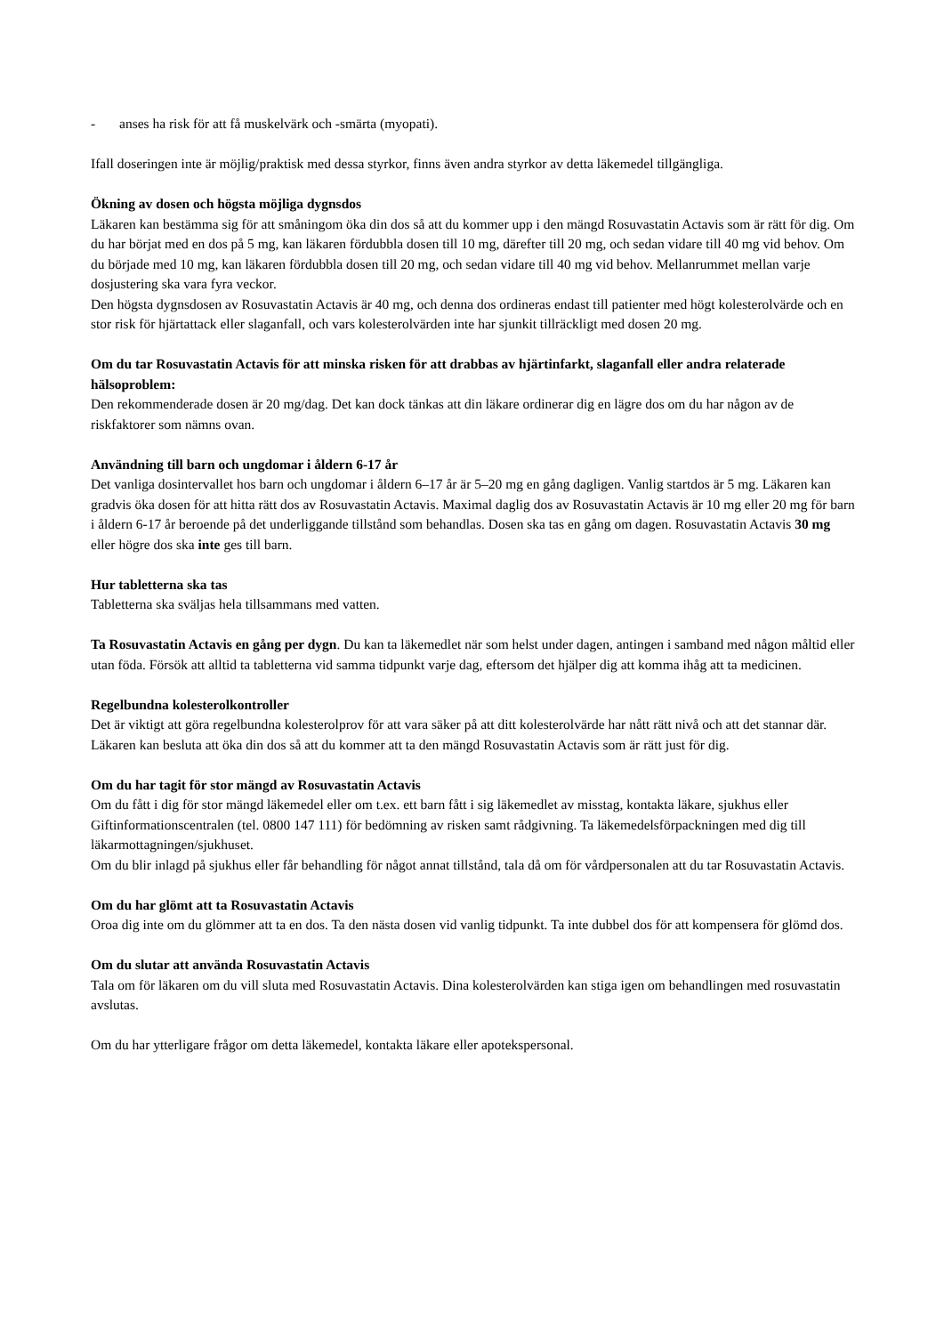- anses ha risk för att få muskelvärk och -smärta (myopati).
Ifall doseringen inte är möjlig/praktisk med dessa styrkor, finns även andra styrkor av detta läkemedel tillgängliga.
Ökning av dosen och högsta möjliga dygnsdos
Läkaren kan bestämma sig för att småningom öka din dos så att du kommer upp i den mängd Rosuvastatin Actavis som är rätt för dig. Om du har börjat med en dos på 5 mg, kan läkaren fördubbla dosen till 10 mg, därefter till 20 mg, och sedan vidare till 40 mg vid behov. Om du började med 10 mg, kan läkaren fördubbla dosen till 20 mg, och sedan vidare till 40 mg vid behov. Mellanrummet mellan varje dosjustering ska vara fyra veckor.
Den högsta dygnsdosen av Rosuvastatin Actavis är 40 mg, och denna dos ordineras endast till patienter med högt kolesterolvärde och en stor risk för hjärtattack eller slaganfall, och vars kolesterolvärden inte har sjunkit tillräckligt med dosen 20 mg.
Om du tar Rosuvastatin Actavis för att minska risken för att drabbas av hjärtinfarkt, slaganfall eller andra relaterade hälsoproblem:
Den rekommenderade dosen är 20 mg/dag. Det kan dock tänkas att din läkare ordinerar dig en lägre dos om du har någon av de riskfaktorer som nämns ovan.
Användning till barn och ungdomar i åldern 6-17 år
Det vanliga dosintervallet hos barn och ungdomar i åldern 6–17 år är 5–20 mg en gång dagligen. Vanlig startdos är 5 mg. Läkaren kan gradvis öka dosen för att hitta rätt dos av Rosuvastatin Actavis. Maximal daglig dos av Rosuvastatin Actavis är 10 mg eller 20 mg för barn i åldern 6-17 år beroende på det underliggande tillstånd som behandlas. Dosen ska tas en gång om dagen. Rosuvastatin Actavis 30 mg eller högre dos ska inte ges till barn.
Hur tabletterna ska tas
Tabletterna ska sväljas hela tillsammans med vatten.
Ta Rosuvastatin Actavis en gång per dygn. Du kan ta läkemedlet när som helst under dagen, antingen i samband med någon måltid eller utan föda. Försök att alltid ta tabletterna vid samma tidpunkt varje dag, eftersom det hjälper dig att komma ihåg att ta medicinen.
Regelbundna kolesterolkontroller
Det är viktigt att göra regelbundna kolesterolprov för att vara säker på att ditt kolesterolvärde har nått rätt nivå och att det stannar där. Läkaren kan besluta att öka din dos så att du kommer att ta den mängd Rosuvastatin Actavis som är rätt just för dig.
Om du har tagit för stor mängd av Rosuvastatin Actavis
Om du fått i dig för stor mängd läkemedel eller om t.ex. ett barn fått i sig läkemedlet av misstag, kontakta läkare, sjukhus eller Giftinformationscentralen (tel. 0800 147 111) för bedömning av risken samt rådgivning. Ta läkemedelsförpackningen med dig till läkarmottagningen/sjukhuset.
Om du blir inlagd på sjukhus eller får behandling för något annat tillstånd, tala då om för vårdpersonalen att du tar Rosuvastatin Actavis.
Om du har glömt att ta Rosuvastatin Actavis
Oroa dig inte om du glömmer att ta en dos. Ta den nästa dosen vid vanlig tidpunkt. Ta inte dubbel dos för att kompensera för glömd dos.
Om du slutar att använda Rosuvastatin Actavis
Tala om för läkaren om du vill sluta med Rosuvastatin Actavis. Dina kolesterolvärden kan stiga igen om behandlingen med rosuvastatin avslutas.
Om du har ytterligare frågor om detta läkemedel, kontakta läkare eller apotekspersonal.